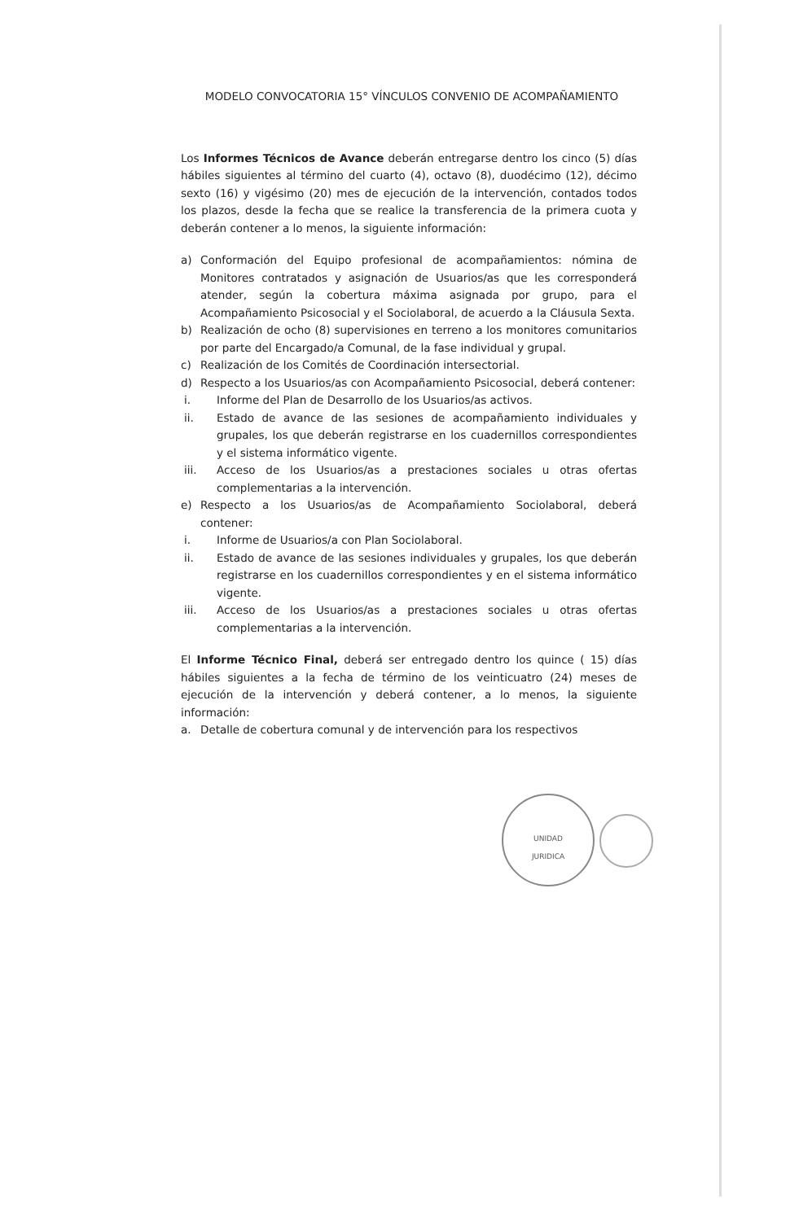MODELO CONVOCATORIA 15° VÍNCULOS CONVENIO DE ACOMPAÑAMIENTO
Los Informes Técnicos de Avance deberán entregarse dentro los cinco (5) días hábiles siguientes al término del cuarto (4), octavo (8), duodécimo (12), décimo sexto (16) y vigésimo (20) mes de ejecución de la intervención, contados todos los plazos, desde la fecha que se realice la transferencia de la primera cuota y deberán contener a lo menos, la siguiente información:
a) Conformación del Equipo profesional de acompañamientos: nómina de Monitores contratados y asignación de Usuarios/as que les corresponderá atender, según la cobertura máxima asignada por grupo, para el Acompañamiento Psicosocial y el Sociolaboral, de acuerdo a la Cláusula Sexta.
b) Realización de ocho (8) supervisiones en terreno a los monitores comunitarios por parte del Encargado/a Comunal, de la fase individual y grupal.
c) Realización de los Comités de Coordinación intersectorial.
d) Respecto a los Usuarios/as con Acompañamiento Psicosocial, deberá contener:
i. Informe del Plan de Desarrollo de los Usuarios/as activos.
ii. Estado de avance de las sesiones de acompañamiento individuales y grupales, los que deberán registrarse en los cuadernillos correspondientes y el sistema informático vigente.
iii. Acceso de los Usuarios/as a prestaciones sociales u otras ofertas complementarias a la intervención.
e) Respecto a los Usuarios/as de Acompañamiento Sociolaboral, deberá contener:
i. Informe de Usuarios/a con Plan Sociolaboral.
ii. Estado de avance de las sesiones individuales y grupales, los que deberán registrarse en los cuadernillos correspondientes y en el sistema informático vigente.
iii. Acceso de los Usuarios/as a prestaciones sociales u otras ofertas complementarias a la intervención.
El Informe Técnico Final, deberá ser entregado dentro los quince ( 15) días hábiles siguientes a la fecha de término de los veinticuatro (24) meses de ejecución de la intervención y deberá contener, a lo menos, la siguiente información:
a. Detalle de cobertura comunal y de intervención para los respectivos
UNIDAD
JURIDICA